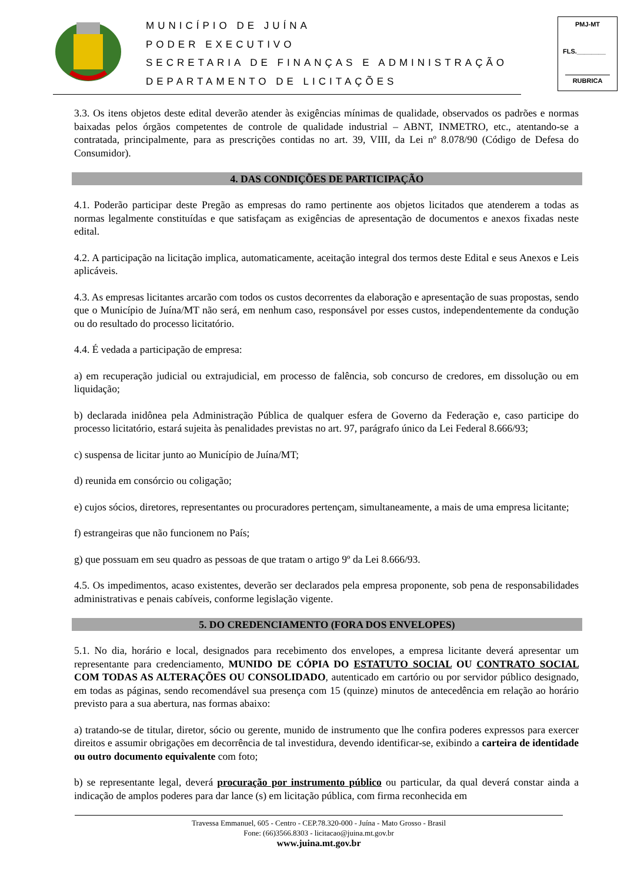MUNICÍPIO DE JUÍNA
PODER EXECUTIVO
SECRETARIA DE FINANÇAS E ADMINISTRAÇÃO
DEPARTAMENTO DE LICITAÇÕES
PMJ-MT
FLS.________
RUBRICA
3.3. Os itens objetos deste edital deverão atender às exigências mínimas de qualidade, observados os padrões e normas baixadas pelos órgãos competentes de controle de qualidade industrial – ABNT, INMETRO, etc., atentando-se a contratada, principalmente, para as prescrições contidas no art. 39, VIII, da Lei nº 8.078/90 (Código de Defesa do Consumidor).
4. DAS CONDIÇÕES DE PARTICIPAÇÃO
4.1. Poderão participar deste Pregão as empresas do ramo pertinente aos objetos licitados que atenderem a todas as normas legalmente constituídas e que satisfaçam as exigências de apresentação de documentos e anexos fixadas neste edital.
4.2. A participação na licitação implica, automaticamente, aceitação integral dos termos deste Edital e seus Anexos e Leis aplicáveis.
4.3. As empresas licitantes arcarão com todos os custos decorrentes da elaboração e apresentação de suas propostas, sendo que o Município de Juína/MT não será, em nenhum caso, responsável por esses custos, independentemente da condução ou do resultado do processo licitatório.
4.4. É vedada a participação de empresa:
a) em recuperação judicial ou extrajudicial, em processo de falência, sob concurso de credores, em dissolução ou em liquidação;
b) declarada inidônea pela Administração Pública de qualquer esfera de Governo da Federação e, caso participe do processo licitatório, estará sujeita às penalidades previstas no art. 97, parágrafo único da Lei Federal 8.666/93;
c) suspensa de licitar junto ao Município de Juína/MT;
d) reunida em consórcio ou coligação;
e) cujos sócios, diretores, representantes ou procuradores pertençam, simultaneamente, a mais de uma empresa licitante;
f) estrangeiras que não funcionem no País;
g) que possuam em seu quadro as pessoas de que tratam o artigo 9º da Lei 8.666/93.
4.5. Os impedimentos, acaso existentes, deverão ser declarados pela empresa proponente, sob pena de responsabilidades administrativas e penais cabíveis, conforme legislação vigente.
5. DO CREDENCIAMENTO (FORA DOS ENVELOPES)
5.1. No dia, horário e local, designados para recebimento dos envelopes, a empresa licitante deverá apresentar um representante para credenciamento, MUNIDO DE CÓPIA DO ESTATUTO SOCIAL OU CONTRATO SOCIAL COM TODAS AS ALTERAÇÕES OU CONSOLIDADO, autenticado em cartório ou por servidor público designado, em todas as páginas, sendo recomendável sua presença com 15 (quinze) minutos de antecedência em relação ao horário previsto para a sua abertura, nas formas abaixo:
a) tratando-se de titular, diretor, sócio ou gerente, munido de instrumento que lhe confira poderes expressos para exercer direitos e assumir obrigações em decorrência de tal investidura, devendo identificar-se, exibindo a carteira de identidade ou outro documento equivalente com foto;
b) se representante legal, deverá procuração por instrumento público ou particular, da qual deverá constar ainda a indicação de amplos poderes para dar lance (s) em licitação pública, com firma reconhecida em
Travessa Emmanuel, 605 - Centro - CEP.78.320-000 - Juína - Mato Grosso - Brasil
Fone: (66)3566.8303 - licitacao@juina.mt.gov.br
www.juina.mt.gov.br